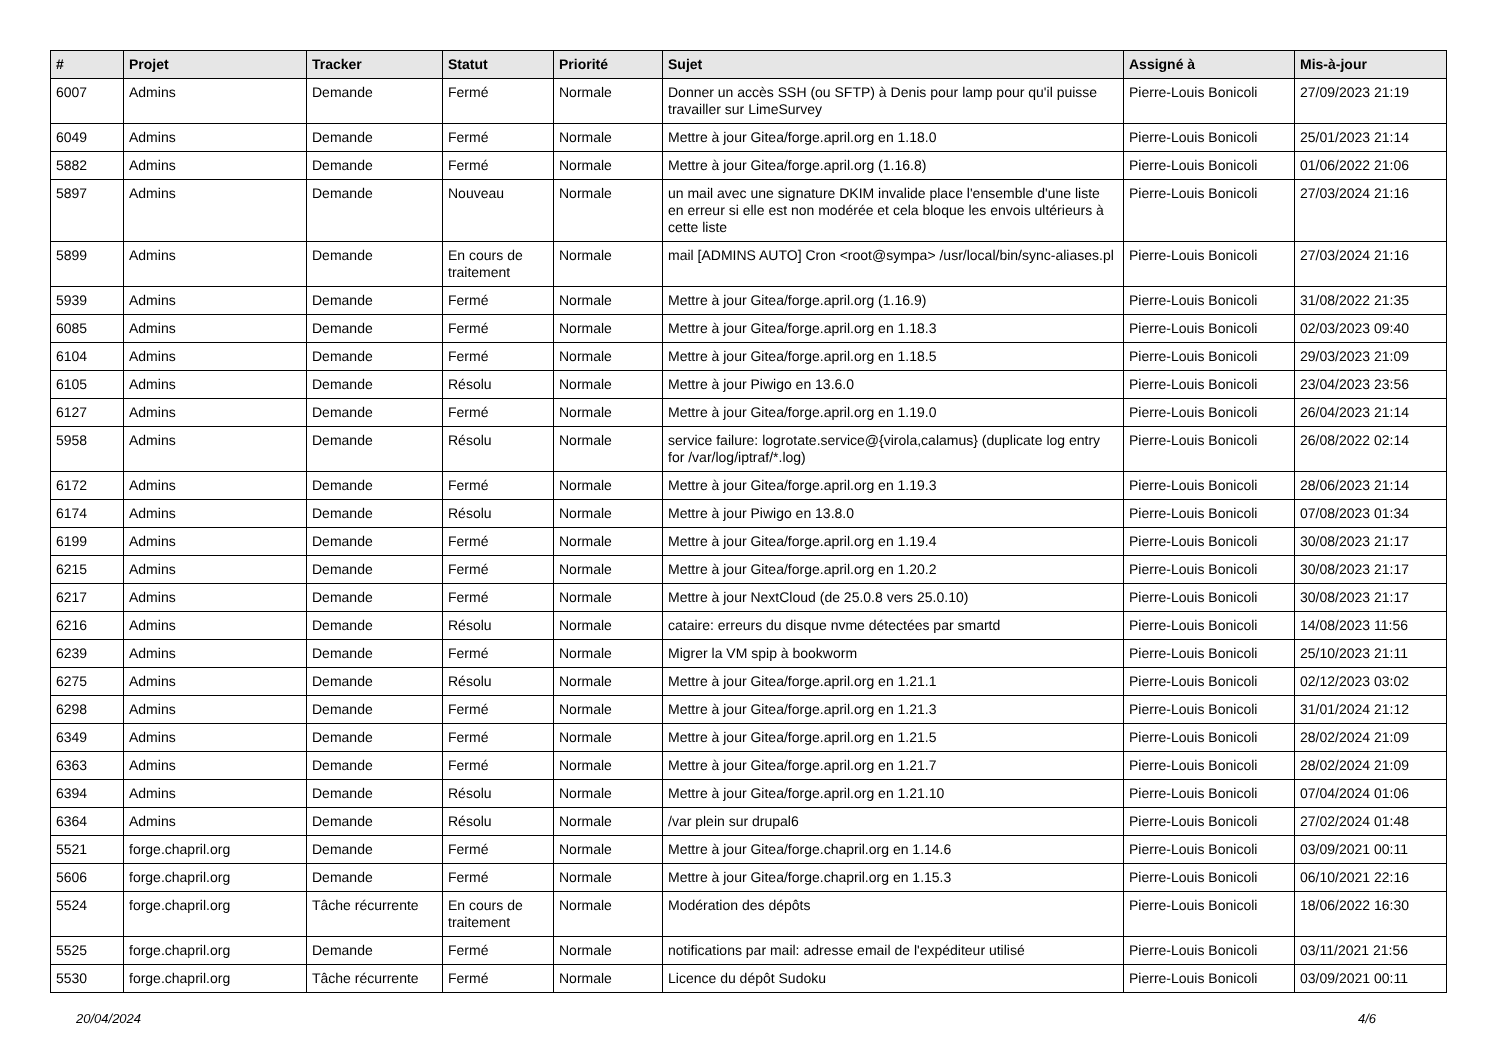| # | Projet | Tracker | Statut | Priorité | Sujet | Assigné à | Mis-à-jour |
| --- | --- | --- | --- | --- | --- | --- | --- |
| 6007 | Admins | Demande | Fermé | Normale | Donner un accès SSH (ou SFTP) à Denis pour lamp pour qu'il puisse travailler sur LimeSurvey | Pierre-Louis Bonicoli | 27/09/2023 21:19 |
| 6049 | Admins | Demande | Fermé | Normale | Mettre à jour Gitea/forge.april.org en 1.18.0 | Pierre-Louis Bonicoli | 25/01/2023 21:14 |
| 5882 | Admins | Demande | Fermé | Normale | Mettre à jour Gitea/forge.april.org (1.16.8) | Pierre-Louis Bonicoli | 01/06/2022 21:06 |
| 5897 | Admins | Demande | Nouveau | Normale | un mail avec une signature DKIM invalide place l'ensemble d'une liste en erreur si elle est non modérée et cela bloque les envois ultérieurs à cette liste | Pierre-Louis Bonicoli | 27/03/2024 21:16 |
| 5899 | Admins | Demande | En cours de traitement | Normale | mail [ADMINS AUTO] Cron <root@sympa> /usr/local/bin/sync-aliases.pl | Pierre-Louis Bonicoli | 27/03/2024 21:16 |
| 5939 | Admins | Demande | Fermé | Normale | Mettre à jour Gitea/forge.april.org (1.16.9) | Pierre-Louis Bonicoli | 31/08/2022 21:35 |
| 6085 | Admins | Demande | Fermé | Normale | Mettre à jour Gitea/forge.april.org en 1.18.3 | Pierre-Louis Bonicoli | 02/03/2023 09:40 |
| 6104 | Admins | Demande | Fermé | Normale | Mettre à jour Gitea/forge.april.org en 1.18.5 | Pierre-Louis Bonicoli | 29/03/2023 21:09 |
| 6105 | Admins | Demande | Résolu | Normale | Mettre à jour Piwigo en 13.6.0 | Pierre-Louis Bonicoli | 23/04/2023 23:56 |
| 6127 | Admins | Demande | Fermé | Normale | Mettre à jour Gitea/forge.april.org en 1.19.0 | Pierre-Louis Bonicoli | 26/04/2023 21:14 |
| 5958 | Admins | Demande | Résolu | Normale | service failure: logrotate.service@{virola,calamus} (duplicate log entry for /var/log/iptraf/*.log) | Pierre-Louis Bonicoli | 26/08/2022 02:14 |
| 6172 | Admins | Demande | Fermé | Normale | Mettre à jour Gitea/forge.april.org en 1.19.3 | Pierre-Louis Bonicoli | 28/06/2023 21:14 |
| 6174 | Admins | Demande | Résolu | Normale | Mettre à jour Piwigo en 13.8.0 | Pierre-Louis Bonicoli | 07/08/2023 01:34 |
| 6199 | Admins | Demande | Fermé | Normale | Mettre à jour Gitea/forge.april.org en 1.19.4 | Pierre-Louis Bonicoli | 30/08/2023 21:17 |
| 6215 | Admins | Demande | Fermé | Normale | Mettre à jour Gitea/forge.april.org en 1.20.2 | Pierre-Louis Bonicoli | 30/08/2023 21:17 |
| 6217 | Admins | Demande | Fermé | Normale | Mettre à jour NextCloud (de 25.0.8 vers 25.0.10) | Pierre-Louis Bonicoli | 30/08/2023 21:17 |
| 6216 | Admins | Demande | Résolu | Normale | cataire: erreurs du disque nvme détectées par smartd | Pierre-Louis Bonicoli | 14/08/2023 11:56 |
| 6239 | Admins | Demande | Fermé | Normale | Migrer la VM spip à bookworm | Pierre-Louis Bonicoli | 25/10/2023 21:11 |
| 6275 | Admins | Demande | Résolu | Normale | Mettre à jour Gitea/forge.april.org en 1.21.1 | Pierre-Louis Bonicoli | 02/12/2023 03:02 |
| 6298 | Admins | Demande | Fermé | Normale | Mettre à jour Gitea/forge.april.org en 1.21.3 | Pierre-Louis Bonicoli | 31/01/2024 21:12 |
| 6349 | Admins | Demande | Fermé | Normale | Mettre à jour Gitea/forge.april.org en 1.21.5 | Pierre-Louis Bonicoli | 28/02/2024 21:09 |
| 6363 | Admins | Demande | Fermé | Normale | Mettre à jour Gitea/forge.april.org en 1.21.7 | Pierre-Louis Bonicoli | 28/02/2024 21:09 |
| 6394 | Admins | Demande | Résolu | Normale | Mettre à jour Gitea/forge.april.org en 1.21.10 | Pierre-Louis Bonicoli | 07/04/2024 01:06 |
| 6364 | Admins | Demande | Résolu | Normale | /var plein sur drupal6 | Pierre-Louis Bonicoli | 27/02/2024 01:48 |
| 5521 | forge.chapril.org | Demande | Fermé | Normale | Mettre à jour Gitea/forge.chapril.org en 1.14.6 | Pierre-Louis Bonicoli | 03/09/2021 00:11 |
| 5606 | forge.chapril.org | Demande | Fermé | Normale | Mettre à jour Gitea/forge.chapril.org en 1.15.3 | Pierre-Louis Bonicoli | 06/10/2021 22:16 |
| 5524 | forge.chapril.org | Tâche récurrente | En cours de traitement | Normale | Modération des dépôts | Pierre-Louis Bonicoli | 18/06/2022 16:30 |
| 5525 | forge.chapril.org | Demande | Fermé | Normale | notifications par mail: adresse email de l'expéditeur utilisé | Pierre-Louis Bonicoli | 03/11/2021 21:56 |
| 5530 | forge.chapril.org | Tâche récurrente | Fermé | Normale | Licence du dépôt Sudoku | Pierre-Louis Bonicoli | 03/09/2021 00:11 |
20/04/2024 4/6